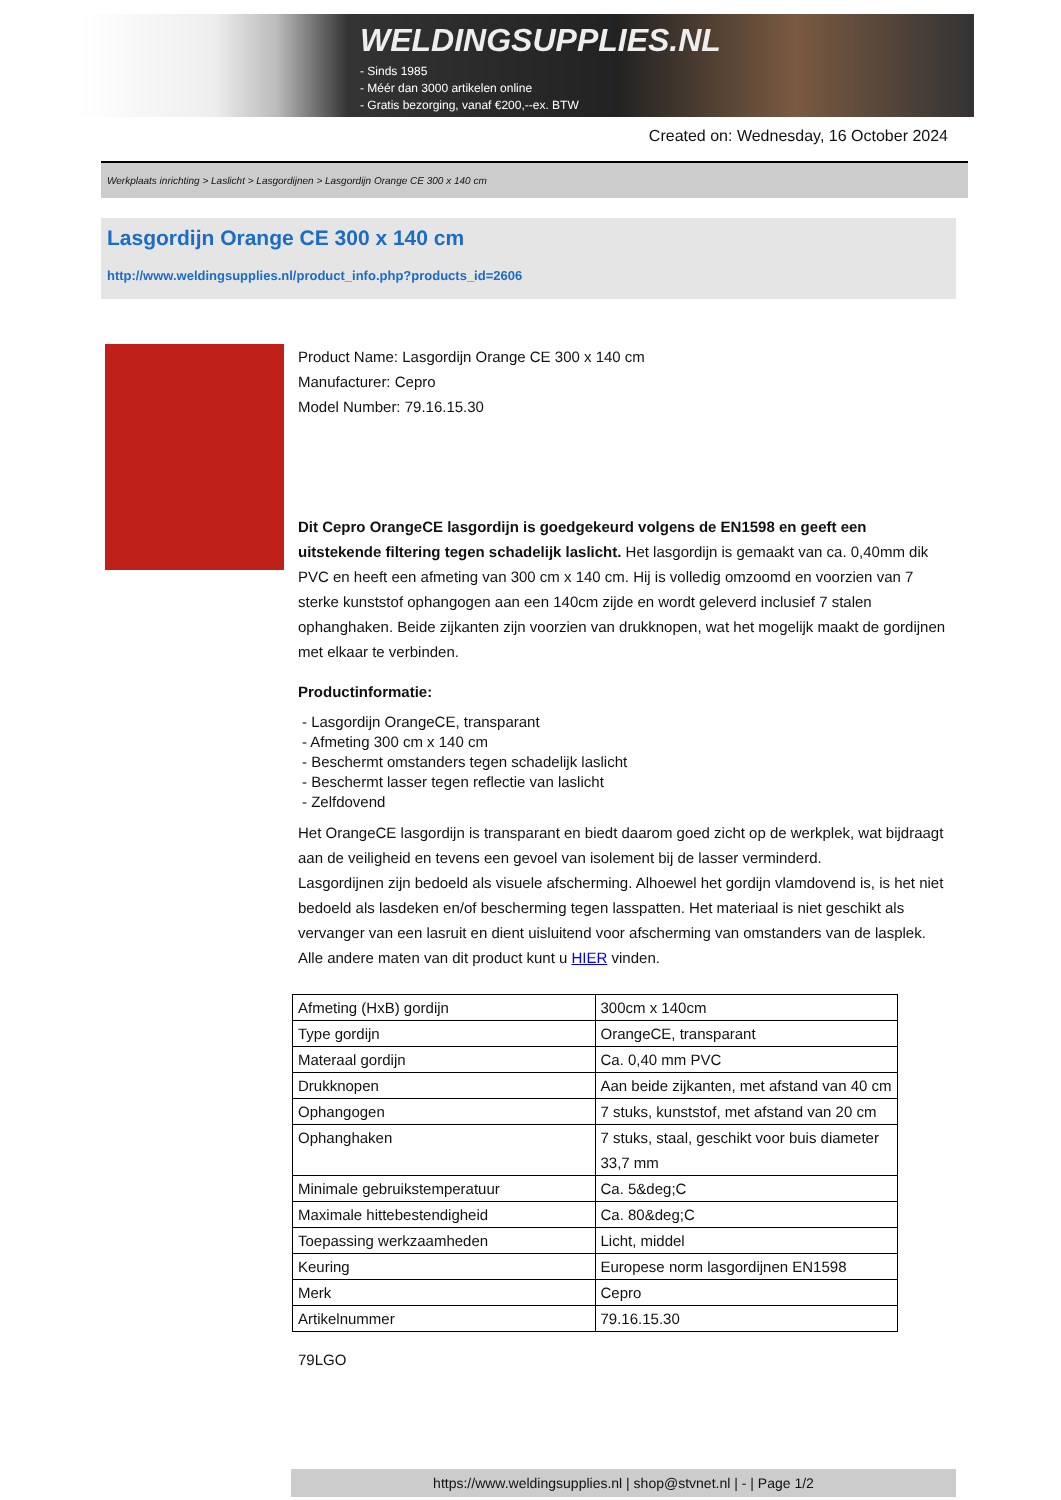WELDINGSUPPLIES.NL
- Sinds 1985
- Méér dan 3000 artikelen online
- Gratis bezorging, vanaf €200,--ex. BTW
Created on: Wednesday, 16 October 2024
Werkplaats inrichting > Laslicht > Lasgordijnen > Lasgordijn Orange CE 300 x 140 cm
Lasgordijn Orange CE 300 x 140 cm
http://www.weldingsupplies.nl/product_info.php?products_id=2606
Product Name: Lasgordijn Orange CE 300 x 140 cm
Manufacturer: Cepro
Model Number: 79.16.15.30
Dit Cepro OrangeCE lasgordijn is goedgekeurd volgens de EN1598 en geeft een uitstekende filtering tegen schadelijk laslicht. Het lasgordijn is gemaakt van ca. 0,40mm dik PVC en heeft een afmeting van 300 cm x 140 cm. Hij is volledig omzoomd en voorzien van 7 sterke kunststof ophangogen aan een 140cm zijde en wordt geleverd inclusief 7 stalen ophanghaken. Beide zijkanten zijn voorzien van drukknopen, wat het mogelijk maakt de gordijnen met elkaar te verbinden.
Productinformatie:
- Lasgordijn OrangeCE, transparant
- Afmeting 300 cm x 140 cm
- Beschermt omstanders tegen schadelijk laslicht
- Beschermt lasser tegen reflectie van laslicht
- Zelfdovend
Het OrangeCE lasgordijn is transparant en biedt daarom goed zicht op de werkplek, wat bijdraagt aan de veiligheid en tevens een gevoel van isolement bij de lasser verminderd.
Lasgordijnen zijn bedoeld als visuele afscherming. Alhoewel het gordijn vlamdovend is, is het niet bedoeld als lasdeken en/of bescherming tegen lasspatten. Het materiaal is niet geschikt als vervanger van een lasruit en dient uisluitend voor afscherming van omstanders van de lasplek.
Alle andere maten van dit product kunt u HIER vinden.
| Afmeting (HxB) gordijn | 300cm x 140cm |
| Type gordijn | OrangeCE, transparant |
| Materaal gordijn | Ca. 0,40 mm PVC |
| Drukknopen | Aan beide zijkanten, met afstand van 40 cm |
| Ophangogen | 7 stuks, kunststof, met afstand van 20 cm |
| Ophanghaken | 7 stuks, staal, geschikt voor buis diameter 33,7 mm |
| Minimale gebruikstemperatuur | Ca. 5&deg;C |
| Maximale hittebestendigheid | Ca. 80&deg;C |
| Toepassing werkzaamheden | Licht, middel |
| Keuring | Europese norm lasgordijnen EN1598 |
| Merk | Cepro |
| Artikelnummer | 79.16.15.30 |
79LGO
https://www.weldingsupplies.nl | shop@stvnet.nl | - | Page 1/2